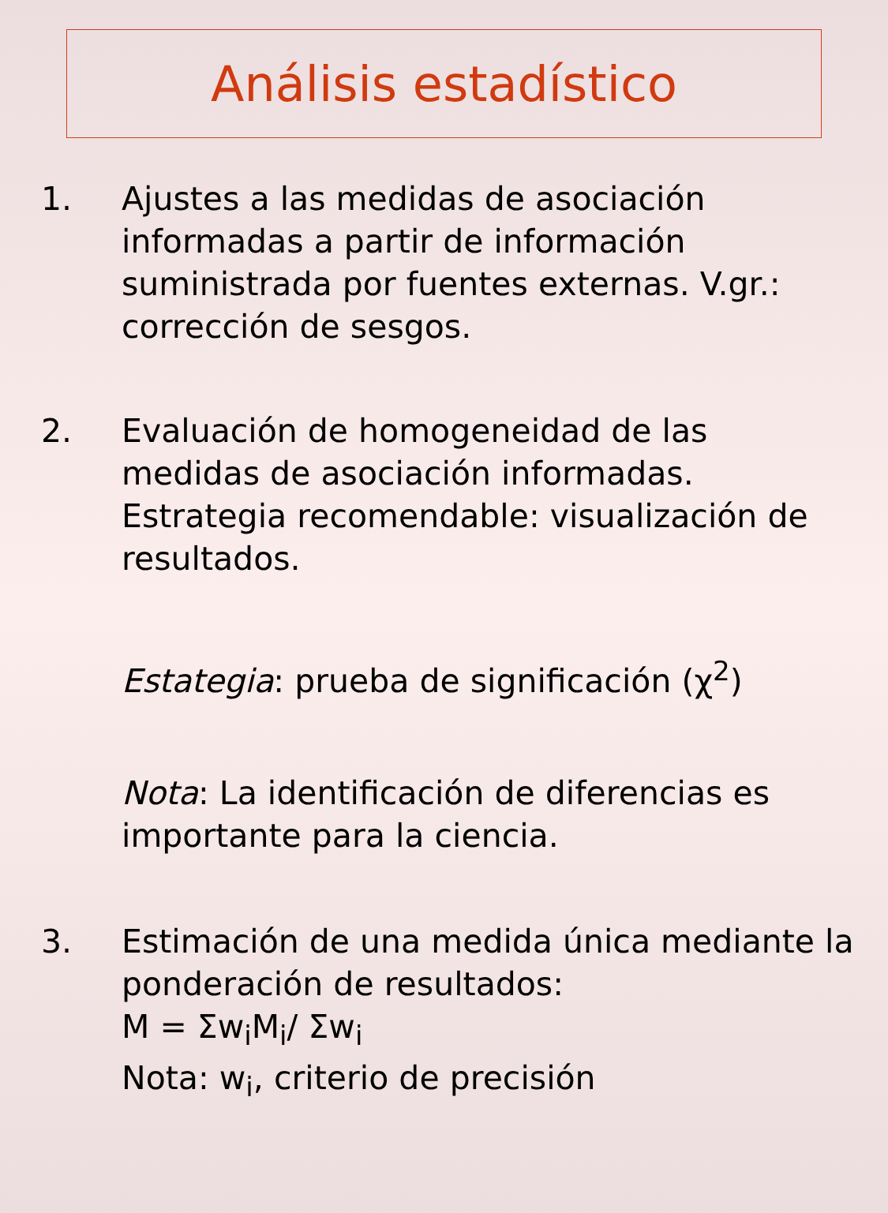Análisis estadístico
1. Ajustes a las medidas de asociación informadas a partir de información suministrada por fuentes externas. V.gr.: corrección de sesgos.
2. Evaluación de homogeneidad de las medidas de asociación informadas. Estrategia recomendable: visualización de resultados.
Estategia: prueba de significación (χ<sup>2</sup>)
Nota: La identificación de diferencias es importante para la ciencia.
3. Estimación de una medida única mediante la ponderación de resultados:
M = Σw<sub>i</sub>M<sub>i</sub>/ Σw<sub>i</sub>
Nota: w<sub>i</sub>, criterio de precisión